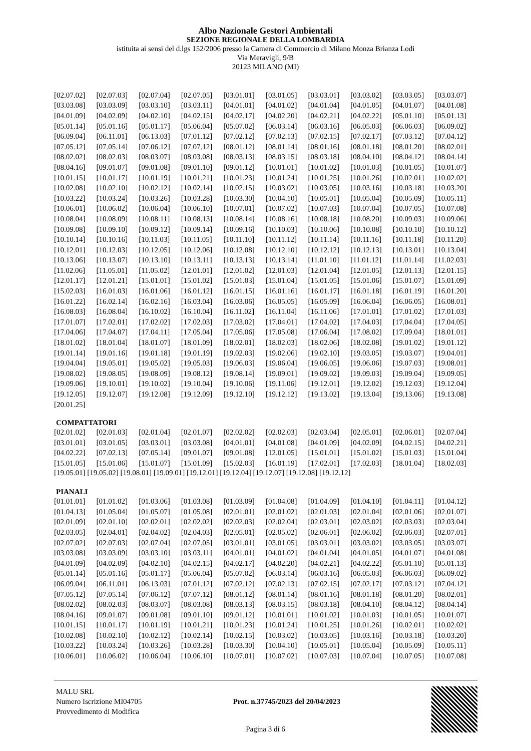Albo Nazionale Gestori Ambientali
SEZIONE REGIONALE DELLA LOMBARDIA
istituita ai sensi del d.lgs 152/2006 presso la Camera di Commercio di Milano Monza Brianza Lodi
Via Meravigli, 9/B
20123 MILANO (MI)
| [02.07.02] | [02.07.03] | [02.07.04] | [02.07.05] | [03.01.01] | [03.01.05] | [03.03.01] | [03.03.02] | [03.03.05] | [03.03.07] |
| [03.03.08] | [03.03.09] | [03.03.10] | [03.03.11] | [04.01.01] | [04.01.02] | [04.01.04] | [04.01.05] | [04.01.07] | [04.01.08] |
| [04.01.09] | [04.02.09] | [04.02.10] | [04.02.15] | [04.02.17] | [04.02.20] | [04.02.21] | [04.02.22] | [05.01.10] | [05.01.13] |
| [05.01.14] | [05.01.16] | [05.01.17] | [05.06.04] | [05.07.02] | [06.03.14] | [06.03.16] | [06.05.03] | [06.06.03] | [06.09.02] |
| [06.09.04] | [06.11.01] | [06.13.03] | [07.01.12] | [07.02.12] | [07.02.13] | [07.02.15] | [07.02.17] | [07.03.12] | [07.04.12] |
| [07.05.12] | [07.05.14] | [07.06.12] | [07.07.12] | [08.01.12] | [08.01.14] | [08.01.16] | [08.01.18] | [08.01.20] | [08.02.01] |
| [08.02.02] | [08.02.03] | [08.03.07] | [08.03.08] | [08.03.13] | [08.03.15] | [08.03.18] | [08.04.10] | [08.04.12] | [08.04.14] |
| [08.04.16] | [09.01.07] | [09.01.08] | [09.01.10] | [09.01.12] | [10.01.01] | [10.01.02] | [10.01.03] | [10.01.05] | [10.01.07] |
| [10.01.15] | [10.01.17] | [10.01.19] | [10.01.21] | [10.01.23] | [10.01.24] | [10.01.25] | [10.01.26] | [10.02.01] | [10.02.02] |
| [10.02.08] | [10.02.10] | [10.02.12] | [10.02.14] | [10.02.15] | [10.03.02] | [10.03.05] | [10.03.16] | [10.03.18] | [10.03.20] |
| [10.03.22] | [10.03.24] | [10.03.26] | [10.03.28] | [10.03.30] | [10.04.10] | [10.05.01] | [10.05.04] | [10.05.09] | [10.05.11] |
| [10.06.01] | [10.06.02] | [10.06.04] | [10.06.10] | [10.07.01] | [10.07.02] | [10.07.03] | [10.07.04] | [10.07.05] | [10.07.08] |
| [10.08.04] | [10.08.09] | [10.08.11] | [10.08.13] | [10.08.14] | [10.08.16] | [10.08.18] | [10.08.20] | [10.09.03] | [10.09.06] |
| [10.09.08] | [10.09.10] | [10.09.12] | [10.09.14] | [10.09.16] | [10.10.03] | [10.10.06] | [10.10.08] | [10.10.10] | [10.10.12] |
| [10.10.14] | [10.10.16] | [10.11.03] | [10.11.05] | [10.11.10] | [10.11.12] | [10.11.14] | [10.11.16] | [10.11.18] | [10.11.20] |
| [10.12.01] | [10.12.03] | [10.12.05] | [10.12.06] | [10.12.08] | [10.12.10] | [10.12.12] | [10.12.13] | [10.13.01] | [10.13.04] |
| [10.13.06] | [10.13.07] | [10.13.10] | [10.13.11] | [10.13.13] | [10.13.14] | [11.01.10] | [11.01.12] | [11.01.14] | [11.02.03] |
| [11.02.06] | [11.05.01] | [11.05.02] | [12.01.01] | [12.01.02] | [12.01.03] | [12.01.04] | [12.01.05] | [12.01.13] | [12.01.15] |
| [12.01.17] | [12.01.21] | [15.01.01] | [15.01.02] | [15.01.03] | [15.01.04] | [15.01.05] | [15.01.06] | [15.01.07] | [15.01.09] |
| [15.02.03] | [16.01.03] | [16.01.06] | [16.01.12] | [16.01.15] | [16.01.16] | [16.01.17] | [16.01.18] | [16.01.19] | [16.01.20] |
| [16.01.22] | [16.02.14] | [16.02.16] | [16.03.04] | [16.03.06] | [16.05.05] | [16.05.09] | [16.06.04] | [16.06.05] | [16.08.01] |
| [16.08.03] | [16.08.04] | [16.10.02] | [16.10.04] | [16.11.02] | [16.11.04] | [16.11.06] | [17.01.01] | [17.01.02] | [17.01.03] |
| [17.01.07] | [17.02.01] | [17.02.02] | [17.02.03] | [17.03.02] | [17.04.01] | [17.04.02] | [17.04.03] | [17.04.04] | [17.04.05] |
| [17.04.06] | [17.04.07] | [17.04.11] | [17.05.04] | [17.05.06] | [17.05.08] | [17.06.04] | [17.08.02] | [17.09.04] | [18.01.01] |
| [18.01.02] | [18.01.04] | [18.01.07] | [18.01.09] | [18.02.01] | [18.02.03] | [18.02.06] | [18.02.08] | [19.01.02] | [19.01.12] |
| [19.01.14] | [19.01.16] | [19.01.18] | [19.01.19] | [19.02.03] | [19.02.06] | [19.02.10] | [19.03.05] | [19.03.07] | [19.04.01] |
| [19.04.04] | [19.05.01] | [19.05.02] | [19.05.03] | [19.06.03] | [19.06.04] | [19.06.05] | [19.06.06] | [19.07.03] | [19.08.01] |
| [19.08.02] | [19.08.05] | [19.08.09] | [19.08.12] | [19.08.14] | [19.09.01] | [19.09.02] | [19.09.03] | [19.09.04] | [19.09.05] |
| [19.09.06] | [19.10.01] | [19.10.02] | [19.10.04] | [19.10.06] | [19.11.06] | [19.12.01] | [19.12.02] | [19.12.03] | [19.12.04] |
| [19.12.05] | [19.12.07] | [19.12.08] | [19.12.09] | [19.12.10] | [19.12.12] | [19.13.02] | [19.13.04] | [19.13.06] | [19.13.08] |
| [20.01.25] | | | | | | | | | |
COMPATTATORI
| [02.01.02] | [02.01.03] | [02.01.04] | [02.01.07] | [02.02.02] | [02.02.03] | [02.03.04] | [02.05.01] | [02.06.01] | [02.07.04] |
| [03.01.01] | [03.01.05] | [03.03.01] | [03.03.08] | [04.01.01] | [04.01.08] | [04.01.09] | [04.02.09] | [04.02.15] | [04.02.21] |
| [04.02.22] | [07.02.13] | [07.05.14] | [09.01.07] | [09.01.08] | [12.01.05] | [15.01.01] | [15.01.02] | [15.01.03] | [15.01.04] |
| [15.01.05] | [15.01.06] | [15.01.07] | [15.01.09] | [15.02.03] | [16.01.19] | [17.02.01] | [17.02.03] | [18.01.04] | [18.02.03] |
[19.05.01] [19.05.02] [19.08.01] [19.09.01] [19.12.01] [19.12.04] [19.12.07] [19.12.08] [19.12.12]
PIANALI
| [01.01.01] | [01.01.02] | [01.03.06] | [01.03.08] | [01.03.09] | [01.04.08] | [01.04.09] | [01.04.10] | [01.04.11] | [01.04.12] |
| [01.04.13] | [01.05.04] | [01.05.07] | [01.05.08] | [02.01.01] | [02.01.02] | [02.01.03] | [02.01.04] | [02.01.06] | [02.01.07] |
| [02.01.09] | [02.01.10] | [02.02.01] | [02.02.02] | [02.02.03] | [02.02.04] | [02.03.01] | [02.03.02] | [02.03.03] | [02.03.04] |
| [02.03.05] | [02.04.01] | [02.04.02] | [02.04.03] | [02.05.01] | [02.05.02] | [02.06.01] | [02.06.02] | [02.06.03] | [02.07.01] |
| [02.07.02] | [02.07.03] | [02.07.04] | [02.07.05] | [03.01.01] | [03.01.05] | [03.03.01] | [03.03.02] | [03.03.05] | [03.03.07] |
| [03.03.08] | [03.03.09] | [03.03.10] | [03.03.11] | [04.01.01] | [04.01.02] | [04.01.04] | [04.01.05] | [04.01.07] | [04.01.08] |
| [04.01.09] | [04.02.09] | [04.02.10] | [04.02.15] | [04.02.17] | [04.02.20] | [04.02.21] | [04.02.22] | [05.01.10] | [05.01.13] |
| [05.01.14] | [05.01.16] | [05.01.17] | [05.06.04] | [05.07.02] | [06.03.14] | [06.03.16] | [06.05.03] | [06.06.03] | [06.09.02] |
| [06.09.04] | [06.11.01] | [06.13.03] | [07.01.12] | [07.02.12] | [07.02.13] | [07.02.15] | [07.02.17] | [07.03.12] | [07.04.12] |
| [07.05.12] | [07.05.14] | [07.06.12] | [07.07.12] | [08.01.12] | [08.01.14] | [08.01.16] | [08.01.18] | [08.01.20] | [08.02.01] |
| [08.02.02] | [08.02.03] | [08.03.07] | [08.03.08] | [08.03.13] | [08.03.15] | [08.03.18] | [08.04.10] | [08.04.12] | [08.04.14] |
| [08.04.16] | [09.01.07] | [09.01.08] | [09.01.10] | [09.01.12] | [10.01.01] | [10.01.02] | [10.01.03] | [10.01.05] | [10.01.07] |
| [10.01.15] | [10.01.17] | [10.01.19] | [10.01.21] | [10.01.23] | [10.01.24] | [10.01.25] | [10.01.26] | [10.02.01] | [10.02.02] |
| [10.02.08] | [10.02.10] | [10.02.12] | [10.02.14] | [10.02.15] | [10.03.02] | [10.03.05] | [10.03.16] | [10.03.18] | [10.03.20] |
| [10.03.22] | [10.03.24] | [10.03.26] | [10.03.28] | [10.03.30] | [10.04.10] | [10.05.01] | [10.05.04] | [10.05.09] | [10.05.11] |
| [10.06.01] | [10.06.02] | [10.06.04] | [10.06.10] | [10.07.01] | [10.07.02] | [10.07.03] | [10.07.04] | [10.07.05] | [10.07.08] |
MALU SRL
Numero Iscrizione MI04705
Provvedimento di Modifica
Prot. n.37745/2023 del 20/04/2023
Pagina 3 di 6